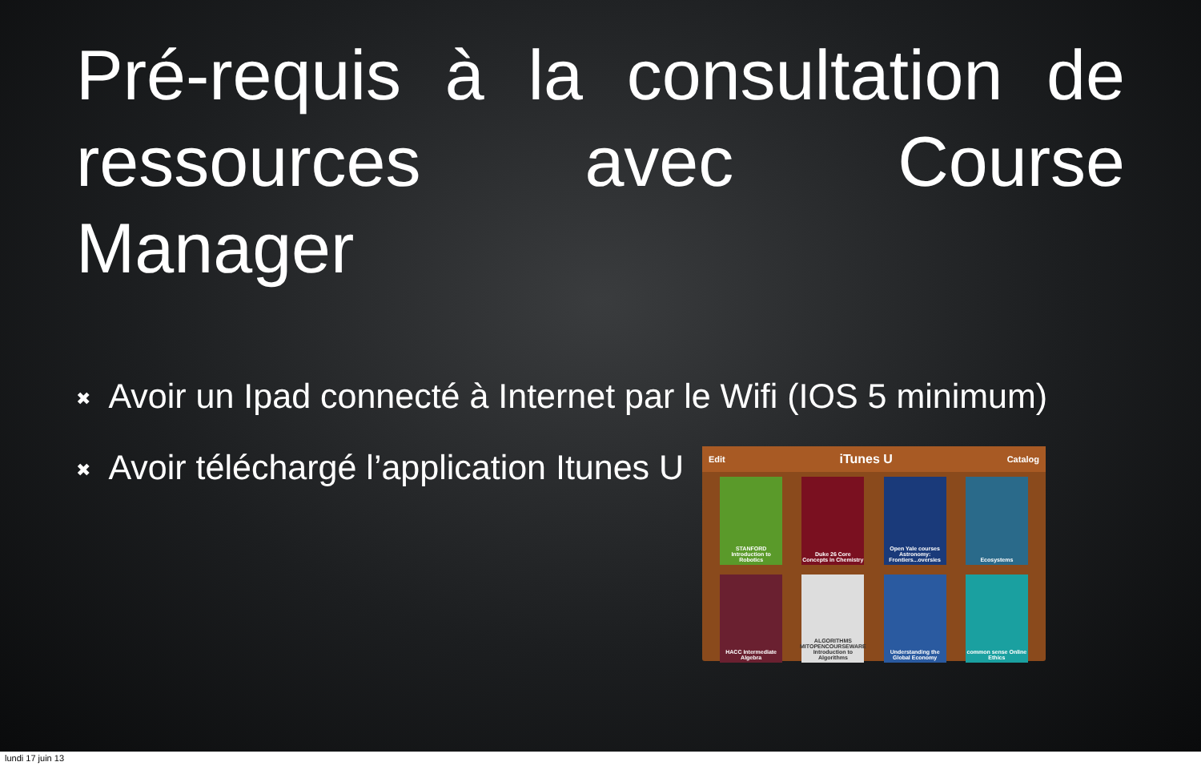Pré-requis à la consultation de ressources avec Course Manager
✖ Avoir un Ipad connecté à Internet par le Wifi (IOS 5 minimum)
✖ Avoir téléchargé l’application Itunes U
Edit iTunes U Catalog
STANFORD Introduction to Robotics
Duke 26 Core Concepts in Chemistry
Open Yale courses Astronomy: Frontiers...oversies
Ecosystems
HACC Intermediate Algebra
ALGORITHMS MITOPENCOURSEWARE Introduction to Algorithms
Understanding the Global Economy
common sense Online Ethics
lundi 17 juin 13